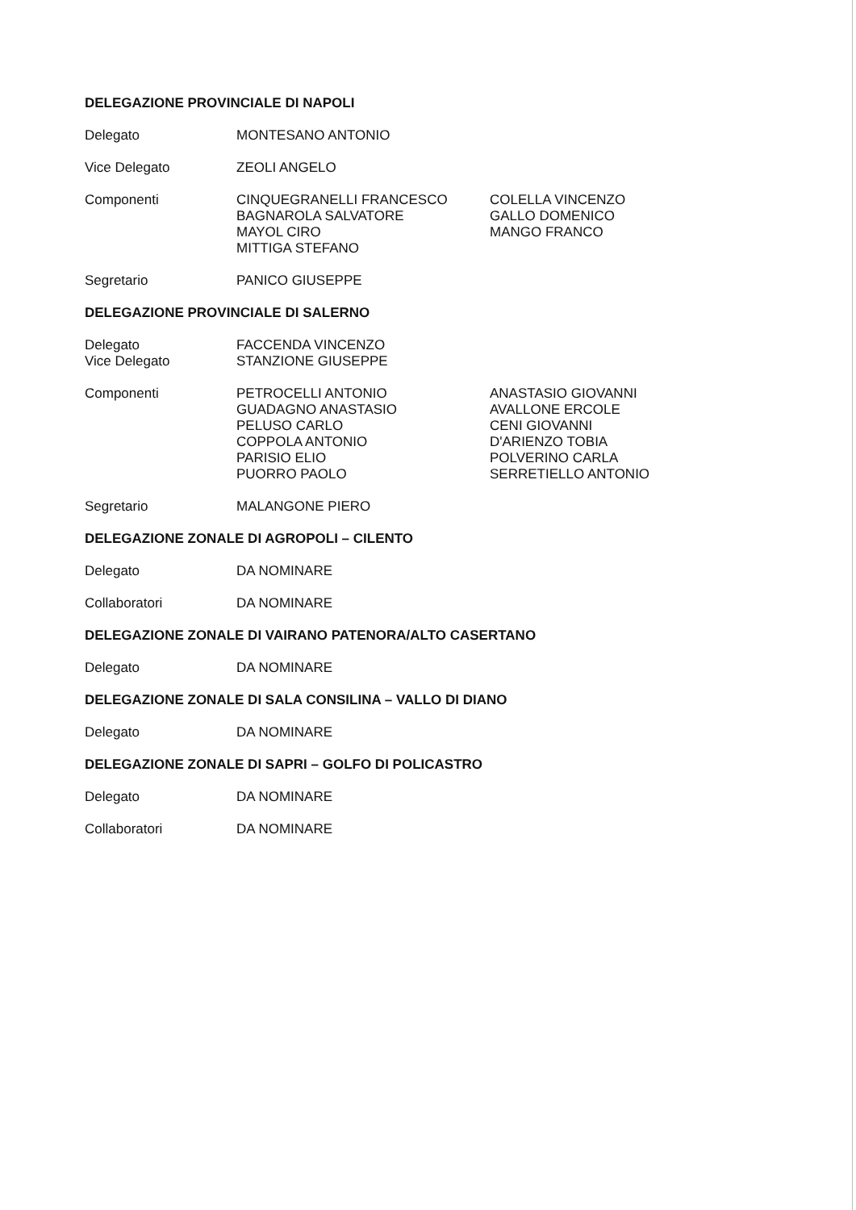DELEGAZIONE PROVINCIALE DI NAPOLI
Delegato MONTESANO ANTONIO
Vice Delegato ZEOLI ANGELO
Componenti CINQUEGRANELLI FRANCESCO
BAGNAROLA SALVATORE
MAYOL CIRO
MITTIGA STEFANO
COLELLA VINCENZO
GALLO DOMENICO
MANGO FRANCO
Segretario PANICO GIUSEPPE
DELEGAZIONE PROVINCIALE DI SALERNO
Delegato FACCENDA VINCENZO
Vice Delegato STANZIONE GIUSEPPE
Componenti PETROCELLI ANTONIO
GUADAGNO ANASTASIO
PELUSO CARLO
COPPOLA ANTONIO
PARISIO ELIO
PUORRO PAOLO
ANASTASIO GIOVANNI
AVALLONE ERCOLE
CENI GIOVANNI
D'ARIENZO TOBIA
POLVERINO CARLA
SERRETIELLO ANTONIO
Segretario MALANGONE PIERO
DELEGAZIONE ZONALE DI AGROPOLI – CILENTO
Delegato DA NOMINARE
Collaboratori DA NOMINARE
DELEGAZIONE ZONALE DI VAIRANO PATENORA/ALTO CASERTANO
Delegato DA NOMINARE
DELEGAZIONE ZONALE DI SALA CONSILINA – VALLO DI DIANO
Delegato DA NOMINARE
DELEGAZIONE ZONALE DI SAPRI – GOLFO DI POLICASTRO
Delegato DA NOMINARE
Collaboratori DA NOMINARE